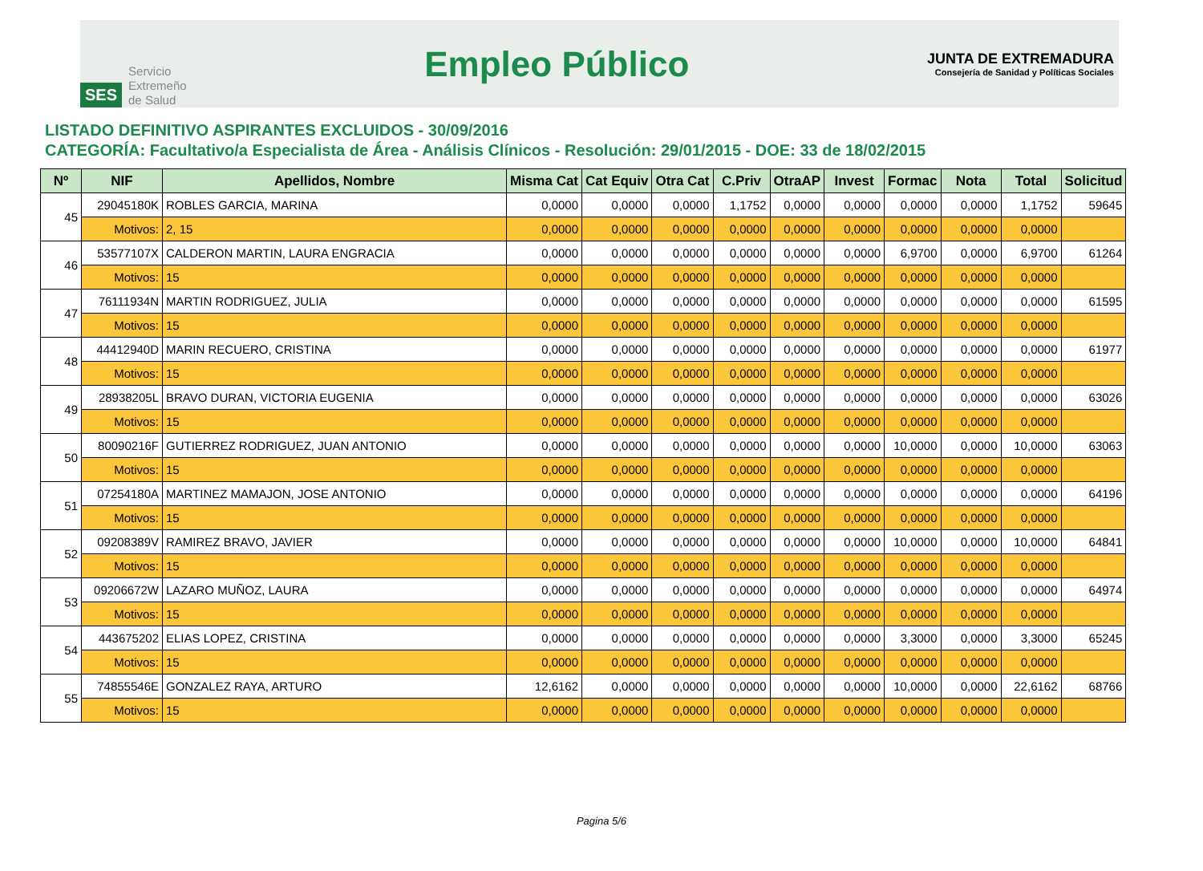SES Servicio
Extremeño
de Salud
Empleo Público
JUNTA DE EXTREMADURA
Consejería de Sanidad y Políticas Sociales
LISTADO DEFINITIVO ASPIRANTES EXCLUIDOS - 30/09/2016
CATEGORÍA: Facultativo/a Especialista de Área - Análisis Clínicos - Resolución: 29/01/2015 - DOE: 33 de 18/02/2015
| Nº | NIF | Apellidos, Nombre | Misma Cat | Cat Equiv | Otra Cat | C.Priv | OtraAP | Invest | Formac | Nota | Total | Solicitud |
| --- | --- | --- | --- | --- | --- | --- | --- | --- | --- | --- | --- | --- |
| 45 | 29045180K | ROBLES GARCIA, MARINA | 0,0000 | 0,0000 | 0,0000 | 1,1752 | 0,0000 | 0,0000 | 0,0000 | 0,0000 | 1,1752 | 59645 |
| | Motivos: | 2, 15 | 0,0000 | 0,0000 | 0,0000 | 0,0000 | 0,0000 | 0,0000 | 0,0000 | 0,0000 | 0,0000 | |
| 46 | 53577107X | CALDERON MARTIN, LAURA ENGRACIA | 0,0000 | 0,0000 | 0,0000 | 0,0000 | 0,0000 | 0,0000 | 6,9700 | 0,0000 | 6,9700 | 61264 |
| | Motivos: | 15 | 0,0000 | 0,0000 | 0,0000 | 0,0000 | 0,0000 | 0,0000 | 0,0000 | 0,0000 | 0,0000 | |
| 47 | 76111934N | MARTIN RODRIGUEZ, JULIA | 0,0000 | 0,0000 | 0,0000 | 0,0000 | 0,0000 | 0,0000 | 0,0000 | 0,0000 | 0,0000 | 61595 |
| | Motivos: | 15 | 0,0000 | 0,0000 | 0,0000 | 0,0000 | 0,0000 | 0,0000 | 0,0000 | 0,0000 | 0,0000 | |
| 48 | 44412940D | MARIN RECUERO, CRISTINA | 0,0000 | 0,0000 | 0,0000 | 0,0000 | 0,0000 | 0,0000 | 0,0000 | 0,0000 | 0,0000 | 61977 |
| | Motivos: | 15 | 0,0000 | 0,0000 | 0,0000 | 0,0000 | 0,0000 | 0,0000 | 0,0000 | 0,0000 | 0,0000 | |
| 49 | 28938205L | BRAVO DURAN, VICTORIA EUGENIA | 0,0000 | 0,0000 | 0,0000 | 0,0000 | 0,0000 | 0,0000 | 0,0000 | 0,0000 | 0,0000 | 63026 |
| | Motivos: | 15 | 0,0000 | 0,0000 | 0,0000 | 0,0000 | 0,0000 | 0,0000 | 0,0000 | 0,0000 | 0,0000 | |
| 50 | 80090216F | GUTIERREZ RODRIGUEZ, JUAN ANTONIO | 0,0000 | 0,0000 | 0,0000 | 0,0000 | 0,0000 | 0,0000 | 10,0000 | 0,0000 | 10,0000 | 63063 |
| | Motivos: | 15 | 0,0000 | 0,0000 | 0,0000 | 0,0000 | 0,0000 | 0,0000 | 0,0000 | 0,0000 | 0,0000 | |
| 51 | 07254180A | MARTINEZ MAMAJON, JOSE ANTONIO | 0,0000 | 0,0000 | 0,0000 | 0,0000 | 0,0000 | 0,0000 | 0,0000 | 0,0000 | 0,0000 | 64196 |
| | Motivos: | 15 | 0,0000 | 0,0000 | 0,0000 | 0,0000 | 0,0000 | 0,0000 | 0,0000 | 0,0000 | 0,0000 | |
| 52 | 09208389V | RAMIREZ BRAVO, JAVIER | 0,0000 | 0,0000 | 0,0000 | 0,0000 | 0,0000 | 0,0000 | 10,0000 | 0,0000 | 10,0000 | 64841 |
| | Motivos: | 15 | 0,0000 | 0,0000 | 0,0000 | 0,0000 | 0,0000 | 0,0000 | 0,0000 | 0,0000 | 0,0000 | |
| 53 | 09206672W | LAZARO MUÑOZ, LAURA | 0,0000 | 0,0000 | 0,0000 | 0,0000 | 0,0000 | 0,0000 | 0,0000 | 0,0000 | 0,0000 | 64974 |
| | Motivos: | 15 | 0,0000 | 0,0000 | 0,0000 | 0,0000 | 0,0000 | 0,0000 | 0,0000 | 0,0000 | 0,0000 | |
| 54 | 443675202 | ELIAS LOPEZ, CRISTINA | 0,0000 | 0,0000 | 0,0000 | 0,0000 | 0,0000 | 0,0000 | 3,3000 | 0,0000 | 3,3000 | 65245 |
| | Motivos: | 15 | 0,0000 | 0,0000 | 0,0000 | 0,0000 | 0,0000 | 0,0000 | 0,0000 | 0,0000 | 0,0000 | |
| 55 | 74855546E | GONZALEZ RAYA, ARTURO | 12,6162 | 0,0000 | 0,0000 | 0,0000 | 0,0000 | 0,0000 | 10,0000 | 0,0000 | 22,6162 | 68766 |
| | Motivos: | 15 | 0,0000 | 0,0000 | 0,0000 | 0,0000 | 0,0000 | 0,0000 | 0,0000 | 0,0000 | 0,0000 | |
Pagina 5/6